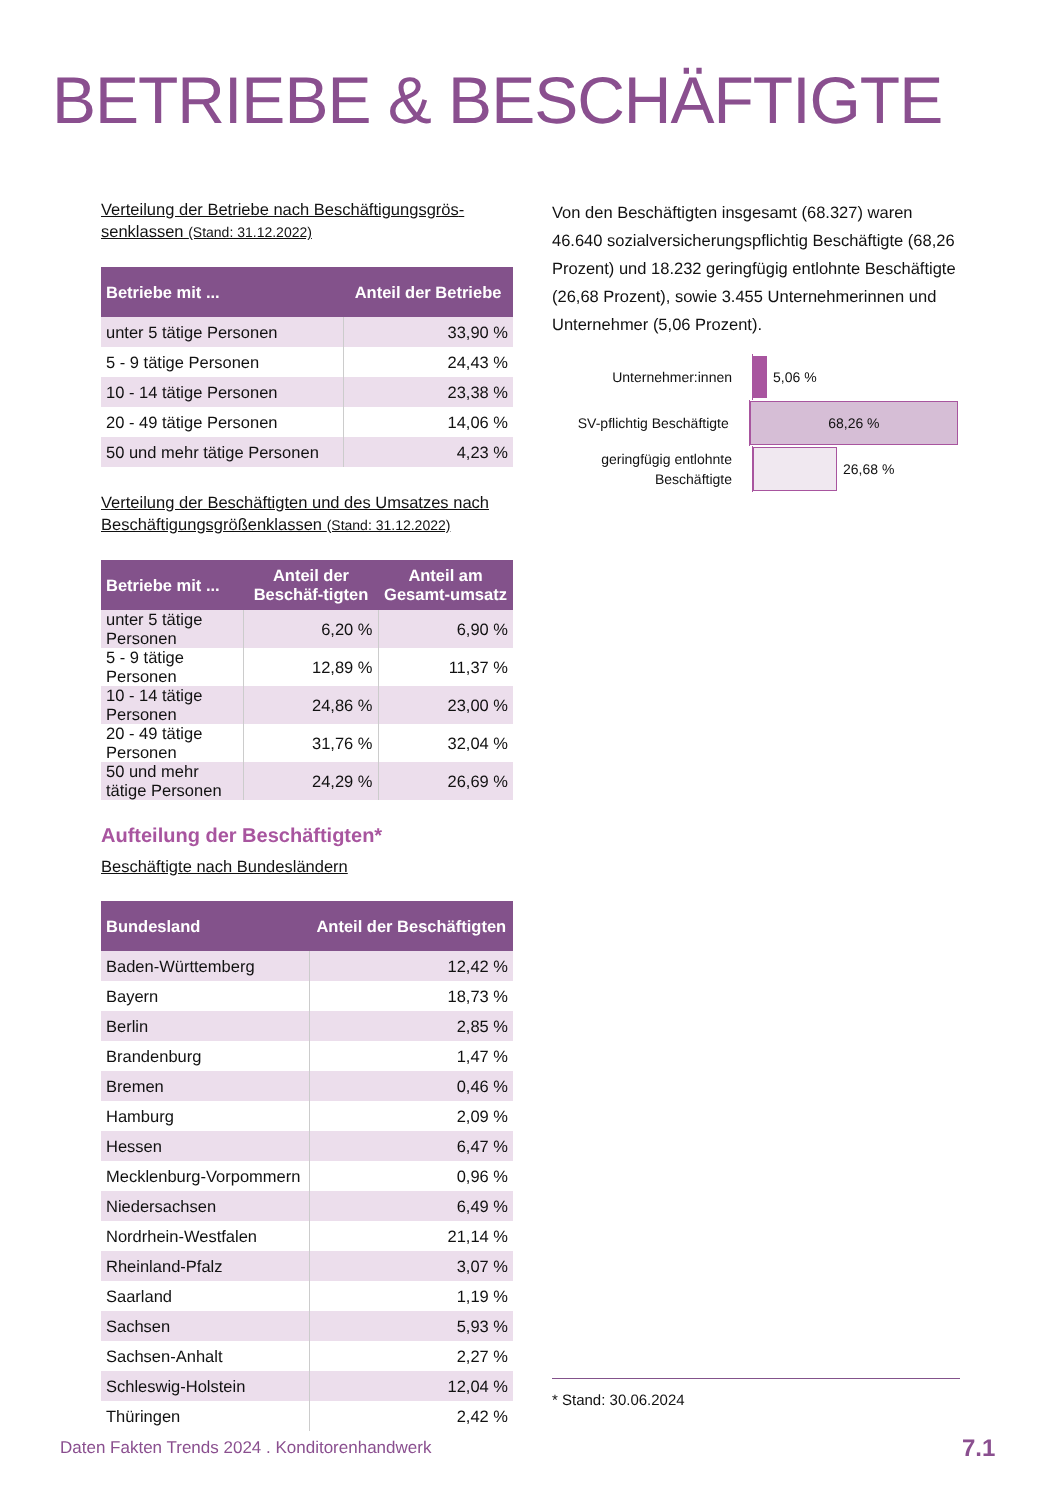BETRIEBE & BESCHÄFTIGTE
Verteilung der Betriebe nach Beschäftigungsgrös­senklassen (Stand: 31.12.2022)
| Betriebe mit ... | Anteil der Betriebe |
| --- | --- |
| unter 5 tätige Personen | 33,90 % |
| 5 - 9 tätige Personen | 24,43 % |
| 10 - 14 tätige Personen | 23,38 % |
| 20 - 49 tätige Personen | 14,06 % |
| 50 und mehr tätige Personen | 4,23 % |
Verteilung der Beschäftigten und des Umsatzes nach Beschäftigungsgrößenklassen (Stand: 31.12.2022)
| Betriebe mit ... | Anteil der Beschäf-tigten | Anteil am Gesamt-umsatz |
| --- | --- | --- |
| unter 5 tätige Personen | 6,20 % | 6,90 % |
| 5 - 9 tätige Personen | 12,89 % | 11,37 % |
| 10 - 14 tätige Personen | 24,86 % | 23,00 % |
| 20 - 49 tätige Personen | 31,76 % | 32,04 % |
| 50 und mehr tätige Personen | 24,29 % | 26,69 % |
Aufteilung der Beschäftigten*
Beschäftigte nach Bundesländern
| Bundesland | Anteil der Beschäftigten |
| --- | --- |
| Baden-Württemberg | 12,42 % |
| Bayern | 18,73 % |
| Berlin | 2,85 % |
| Brandenburg | 1,47 % |
| Bremen | 0,46 % |
| Hamburg | 2,09 % |
| Hessen | 6,47 % |
| Mecklenburg-Vorpommern | 0,96 % |
| Niedersachsen | 6,49 % |
| Nordrhein-Westfalen | 21,14 % |
| Rheinland-Pfalz | 3,07 % |
| Saarland | 1,19 % |
| Sachsen | 5,93 % |
| Sachsen-Anhalt | 2,27 % |
| Schleswig-Holstein | 12,04 % |
| Thüringen | 2,42 % |
Von den Beschäftigten insgesamt (68.327) waren 46.640 sozialversicherungspflichtig Beschäftigte (68,26 Prozent) und 18.232 geringfügig entlohnte Beschäftigte (26,68 Prozent), sowie 3.455 Unter­nehmerinnen und Unternehmer (5,06 Prozent).
Unternehmer:innen
5,06 %
SV-pflichtig Beschäftigte
68,26 %
geringfügig entlohnte Beschäftigte
26,68 %
* Stand: 30.06.2024
Daten Fakten Trends 2024 . Konditorenhandwerk
7.1